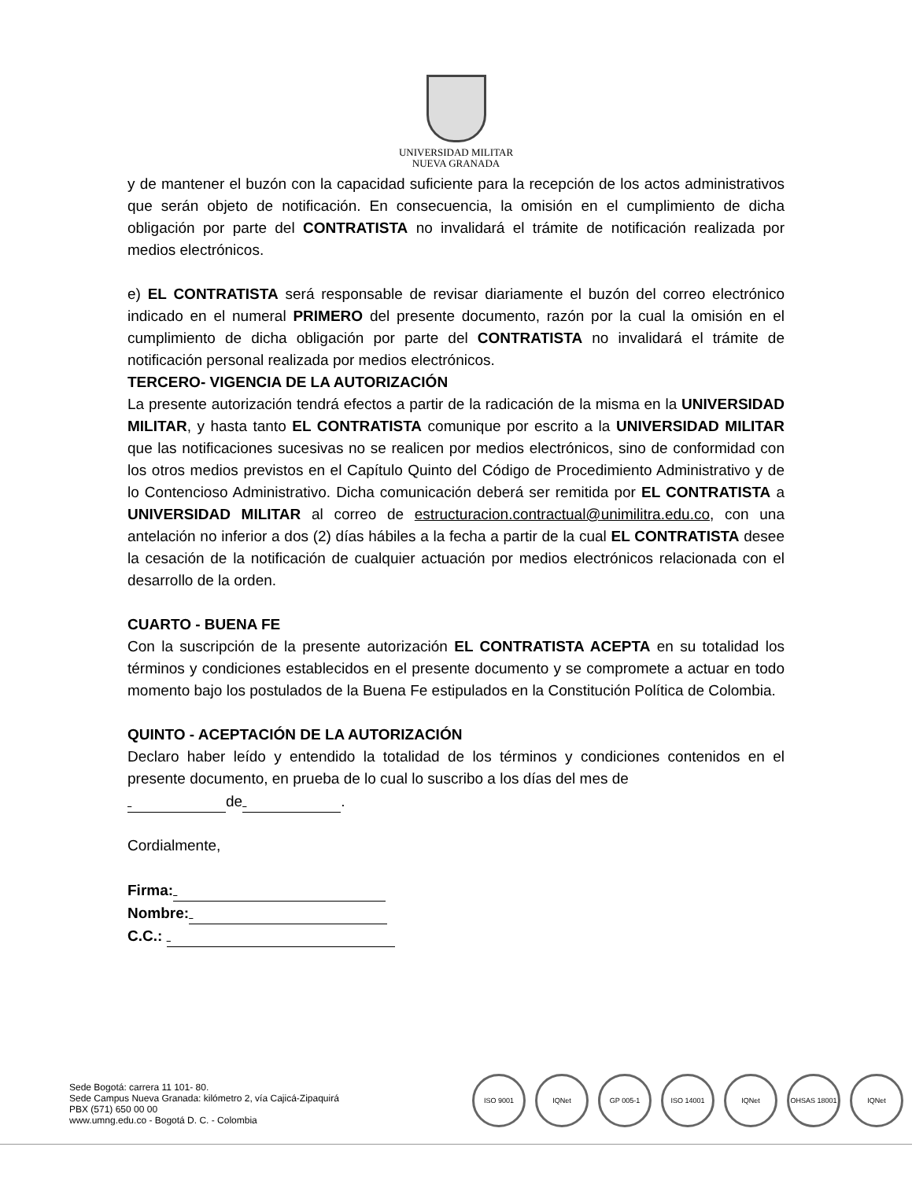UNIVERSIDAD MILITAR
NUEVA GRANADA
y de mantener el buzón con la capacidad suficiente para la recepción de los actos administrativos que serán objeto de notificación. En consecuencia, la omisión en el cumplimiento de dicha obligación por parte del CONTRATISTA no invalidará el trámite de notificación realizada por medios electrónicos.
e) EL CONTRATISTA será responsable de revisar diariamente el buzón del correo electrónico indicado en el numeral PRIMERO del presente documento, razón por la cual la omisión en el cumplimiento de dicha obligación por parte del CONTRATISTA no invalidará el trámite de notificación personal realizada por medios electrónicos.
TERCERO- VIGENCIA DE LA AUTORIZACIÓN
La presente autorización tendrá efectos a partir de la radicación de la misma en la UNIVERSIDAD MILITAR, y hasta tanto EL CONTRATISTA comunique por escrito a la UNIVERSIDAD MILITAR que las notificaciones sucesivas no se realicen por medios electrónicos, sino de conformidad con los otros medios previstos en el Capítulo Quinto del Código de Procedimiento Administrativo y de lo Contencioso Administrativo. Dicha comunicación deberá ser remitida por EL CONTRATISTA a UNIVERSIDAD MILITAR al correo de estructuracion.contractual@unimilitra.edu.co, con una antelación no inferior a dos (2) días hábiles a la fecha a partir de la cual EL CONTRATISTA desee la cesación de la notificación de cualquier actuación por medios electrónicos relacionada con el desarrollo de la orden.
CUARTO - BUENA FE
Con la suscripción de la presente autorización EL CONTRATISTA ACEPTA en su totalidad los términos y condiciones establecidos en el presente documento y se compromete a actuar en todo momento bajo los postulados de la Buena Fe estipulados en la Constitución Política de Colombia.
QUINTO - ACEPTACIÓN DE LA AUTORIZACIÓN
Declaro haber leído y entendido la totalidad de los términos y condiciones contenidos en el presente documento, en prueba de lo cual lo suscribo a los días del mes de
de .
Cordialmente,
Firma:
Nombre:
C.C.:
Sede Bogotá: carrera 11 101- 80.
Sede Campus Nueva Granada: kilómetro 2, vía Cajicá-Zipaquirá
PBX (571) 650 00 00
www.umng.edu.co - Bogotá D. C. - Colombia
ISO 9001 IQNet GP 005-1 ISO 14001 IQNet OHSAS 18001 IQNet